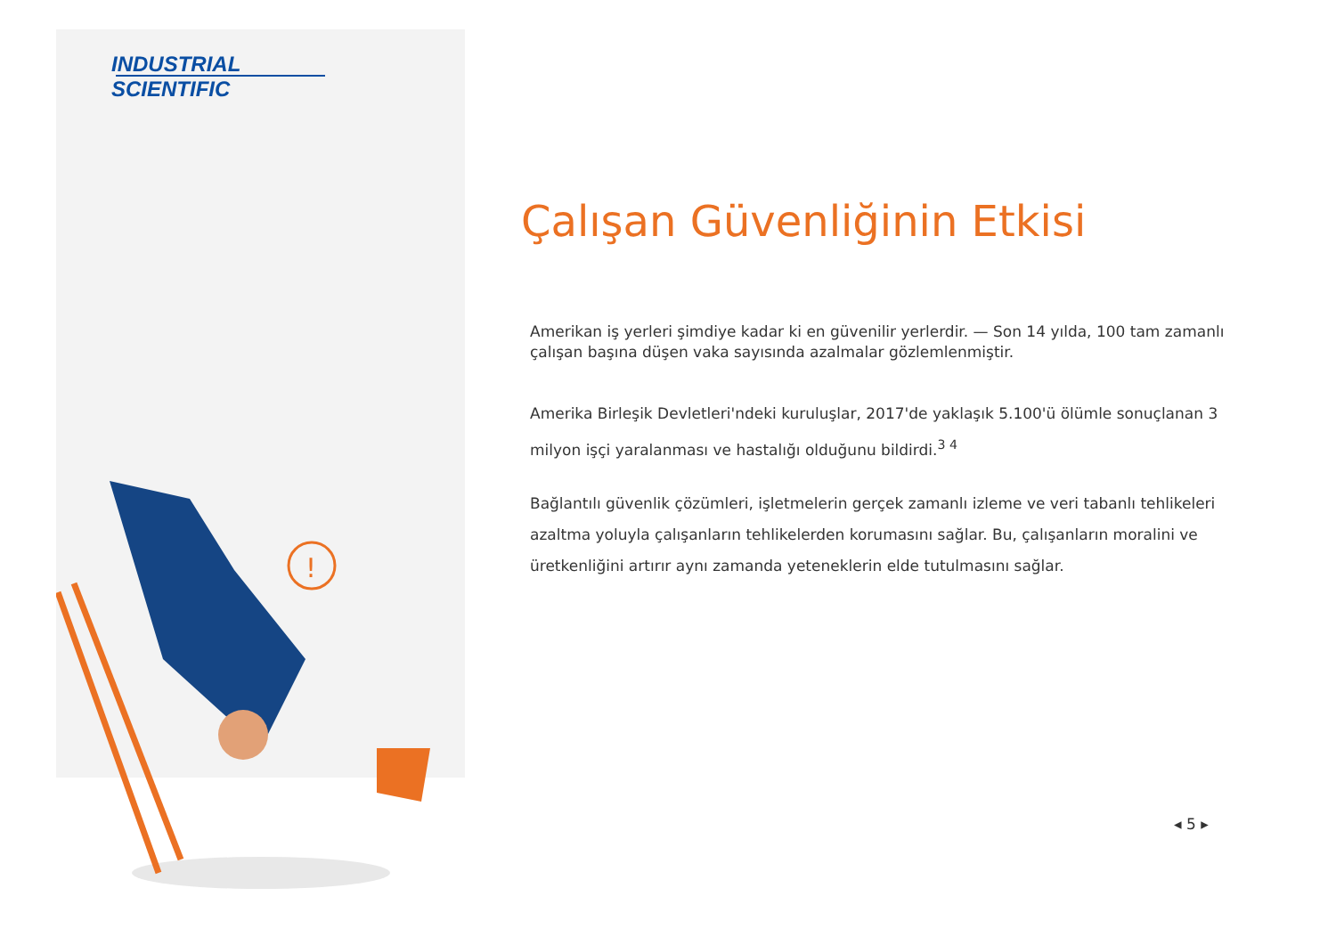!
INDUSTRIAL
SCIENTIFIC
Çalışan Güvenliğinin Etkisi
Amerikan iş yerleri şimdiye kadar ki en güvenilir yerlerdir. — Son 14 yılda, 100 tam zamanlı çalışan başına düşen vaka sayısında azalmalar gözlemlenmiştir.
Amerika Birleşik Devletleri'ndeki kuruluşlar, 2017'de yaklaşık 5.100'ü ölümle sonuçlanan 3 milyon işçi yaralanması ve hastalığı olduğunu bildirdi.<sup>3 4</sup>
Bağlantılı güvenlik çözümleri, işletmelerin gerçek zamanlı izleme ve veri tabanlı tehlikeleri azaltma yoluyla çalışanların tehlikelerden korumasını sağlar. Bu, çalışanların moralini ve üretkenliğini artırır aynı zamanda yeteneklerin elde tutulmasını sağlar.
◂ 5 ▸